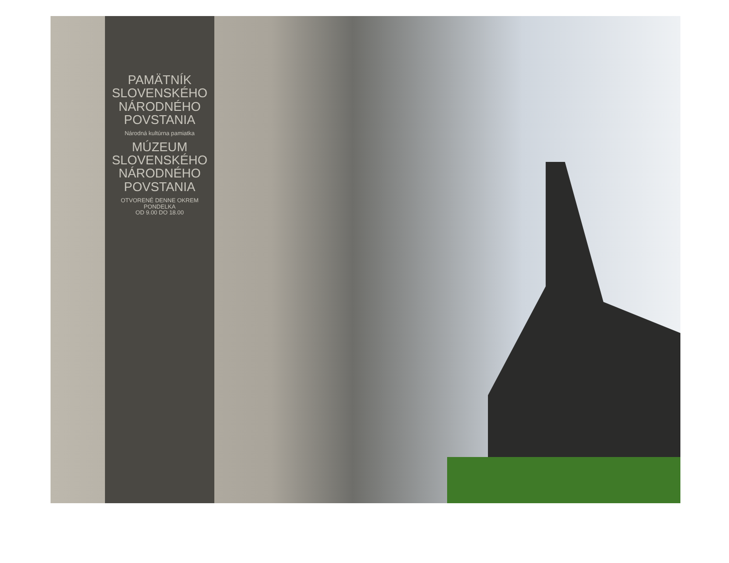PAMÄTNÍK
SLOVENSKÉHO
NÁRODNÉHO
POVSTANIA
Národná kultúrna pamiatka
MÚZEUM
SLOVENSKÉHO
NÁRODNÉHO
POVSTANIA
OTVORENÉ DENNE OKREM PONDELKA
OD 9.00 DO 18.00